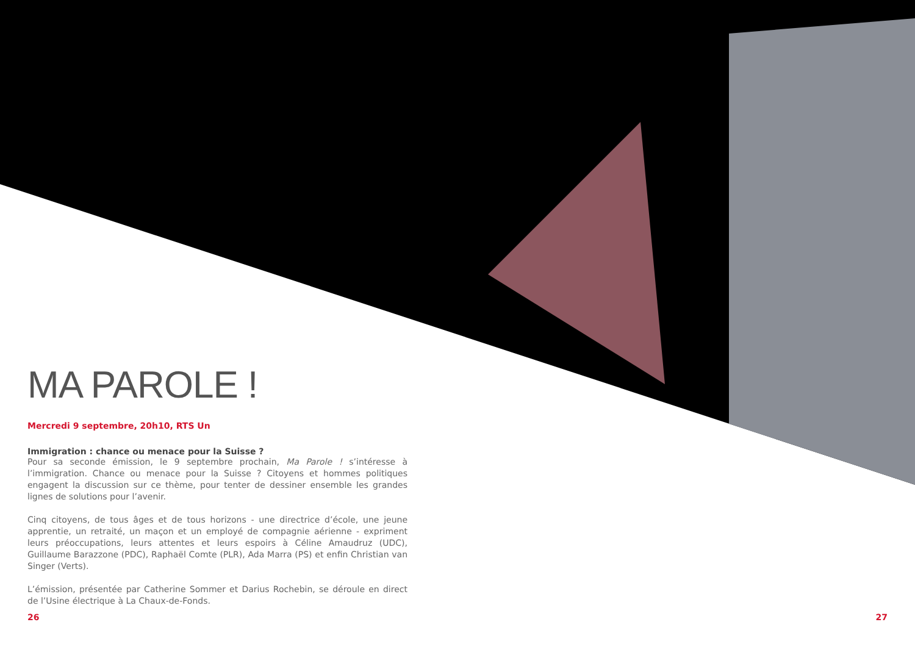MA PAROLE !
Mercredi 9 septembre, 20h10, RTS Un
Immigration : chance ou menace pour la Suisse ?
Pour sa seconde émission, le 9 septembre prochain, Ma Parole ! s’intéresse à l’immigration. Chance ou menace pour la Suisse ? Citoyens et hommes politiques engagent la discussion sur ce thème, pour tenter de dessiner ensemble les grandes lignes de solutions pour l’avenir.
Cinq citoyens, de tous âges et de tous horizons - une directrice d’école, une jeune apprentie, un retraité, un maçon et un employé de compagnie aérienne - expriment leurs préoccupations, leurs attentes et leurs espoirs à Céline Amaudruz (UDC), Guillaume Barazzone (PDC), Raphaël Comte (PLR), Ada Marra (PS) et enfin Christian van Singer (Verts).
L’émission, présentée par Catherine Sommer et Darius Rochebin, se déroule en direct de l’Usine électrique à La Chaux-de-Fonds.
26 27